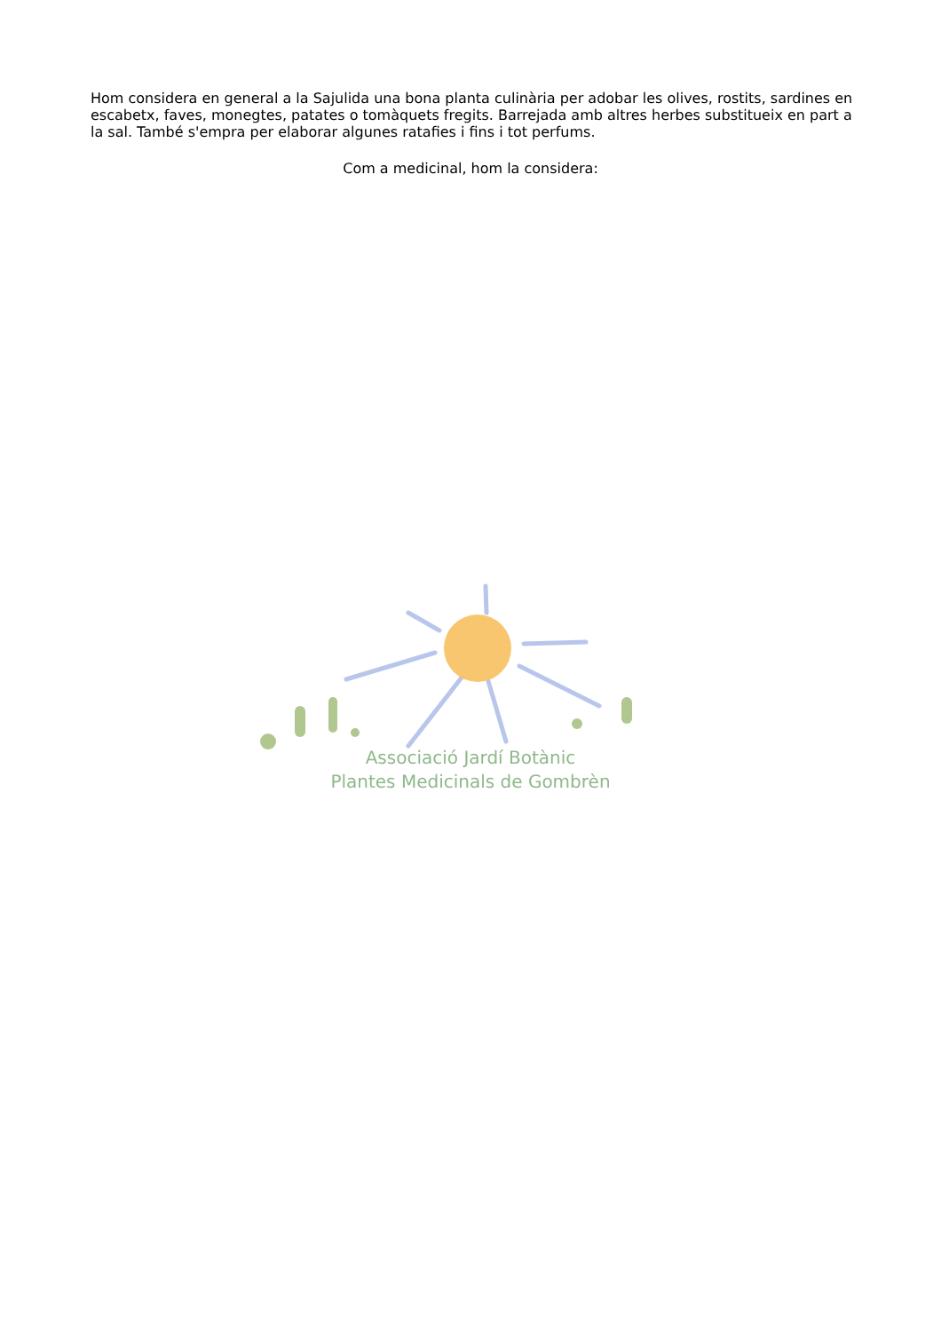Hom considera en general a la Sajulida una bona planta culinària per adobar les olives, rostits, sardines en escabetx, faves, monegtes, patates o tomàquets fregits. Barrejada amb altres herbes substitueix en part a la sal. També s'empra per elaborar algunes ratafies i fins i tot perfums.
Com a medicinal, hom la considera:
Associació Jardí Botànic
Plantes Medicinals de Gombrèn